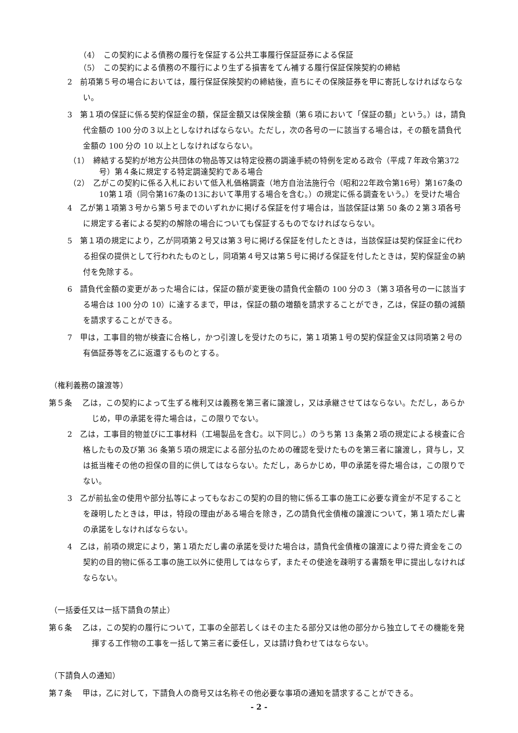（4）　この契約による債務の履行を保証する公共工事履行保証証券による保証
（5）　この契約による債務の不履行により生ずる損害をてん補する履行保証保険契約の締結
2　前項第５号の場合においては，履行保証保険契約の締結後，直ちにその保険証券を甲に寄託しなければならない。
3　第１項の保証に係る契約保証金の額，保証金額又は保険金額（第６項において「保証の額」という。）は，請負代金額の 100 分の３以上としなければならない。ただし，次の各号の一に該当する場合は，その額を請負代金額の 100 分の 10 以上としなければならない。
（1）　締結する契約が地方公共団体の物品等又は特定役務の調達手続の特例を定める政令（平成７年政令第372号）第４条に規定する特定調達契約である場合
（2）　乙がこの契約に係る入札において低入札価格調査（地方自治法施行令（昭和22年政令第16号）第167条の10第１項（同令第167条の13において準用する場合を含む。）の規定に係る調査をいう。）を受けた場合
4　乙が第１項第３号から第５号までのいずれかに掲げる保証を付す場合は，当該保証は第 50 条の２第３項各号に規定する者による契約の解除の場合についても保証するものでなければならない。
5　第１項の規定により，乙が同項第２号又は第３号に掲げる保証を付したときは，当該保証は契約保証金に代わる担保の提供として行われたものとし，同項第４号又は第５号に掲げる保証を付したときは，契約保証金の納付を免除する。
6　請負代金額の変更があった場合には，保証の額が変更後の請負代金額の 100 分の３（第３項各号の一に該当する場合は 100 分の 10）に達するまで，甲は，保証の額の増額を請求することができ，乙は，保証の額の減額を請求することができる。
7　甲は，工事目的物が検査に合格し，かつ引渡しを受けたのちに，第１項第１号の契約保証金又は同項第２号の有価証券等を乙に返還するものとする。
（権利義務の譲渡等）
第５条　 乙は，この契約によって生ずる権利又は義務を第三者に譲渡し，又は承継させてはならない。ただし，あらかじめ，甲の承諾を得た場合は，この限りでない。
2　乙は，工事目的物並びに工事材料（工場製品を含む。以下同じ。）のうち第 13 条第２項の規定による検査に合格したもの及び第 36 条第５項の規定による部分払のための確認を受けたものを第三者に譲渡し，貸与し，又は抵当権その他の担保の目的に供してはならない。ただし，あらかじめ，甲の承諾を得た場合は，この限りでない。
3　乙が前払金の使用や部分払等によってもなおこの契約の目的物に係る工事の施工に必要な資金が不足することを疎明したときは，甲は，特段の理由がある場合を除き，乙の請負代金債権の譲渡について，第１項ただし書の承諾をしなければならない。
4　乙は，前項の規定により，第１項ただし書の承諾を受けた場合は，請負代金債権の譲渡により得た資金をこの契約の目的物に係る工事の施工以外に使用してはならず，またその使途を疎明する書類を甲に提出しなければならない。
（一括委任又は一括下請負の禁止）
第６条　 乙は，この契約の履行について，工事の全部若しくはその主たる部分又は他の部分から独立してその機能を発揮する工作物の工事を一括して第三者に委任し，又は請け負わせてはならない。
（下請負人の通知）
第７条　 甲は，乙に対して，下請負人の商号又は名称その他必要な事項の通知を請求することができる。
- 2 -